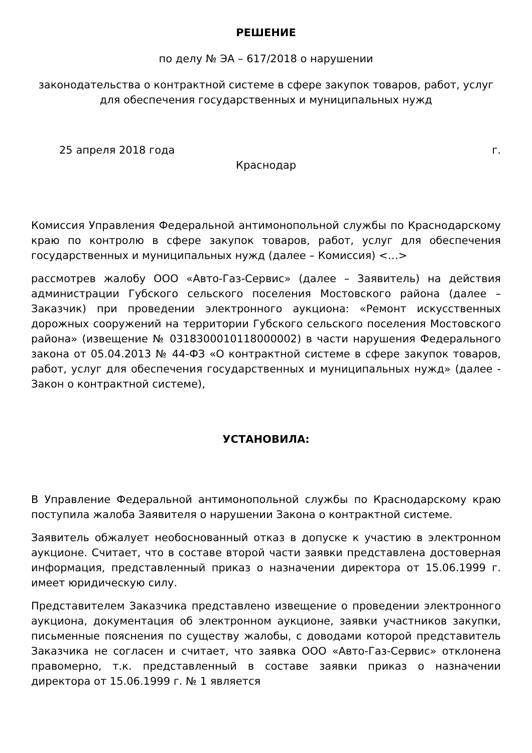РЕШЕНИЕ
по делу № ЭА – 617/2018 о нарушении
законодательства о контрактной системе в сфере закупок товаров, работ, услуг для обеспечения государственных и муниципальных нужд
25 апреля 2018 года г.
Краснодар
Комиссия Управления Федеральной антимонопольной службы по Краснодарскому краю по контролю в сфере закупок товаров, работ, услуг для обеспечения государственных и муниципальных нужд (далее – Комиссия) <…>
рассмотрев жалобу ООО «Авто-Газ-Сервис» (далее – Заявитель) на действия администрации Губского сельского поселения Мостовского района (далее – Заказчик) при проведении электронного аукциона: «Ремонт искусственных дорожных сооружений на территории Губского сельского поселения Мостовского района» (извещение № 0318300010118000002) в части нарушения Федерального закона от 05.04.2013 № 44-ФЗ «О контрактной системе в сфере закупок товаров, работ, услуг для обеспечения государственных и муниципальных нужд» (далее - Закон о контрактной системе),
УСТАНОВИЛА:
В Управление Федеральной антимонопольной службы по Краснодарскому краю поступила жалоба Заявителя о нарушении Закона о контрактной системе.
Заявитель обжалует необоснованный отказ в допуске к участию в электронном аукционе. Считает, что в составе второй части заявки представлена достоверная информация, представленный приказ о назначении директора от 15.06.1999 г. имеет юридическую силу.
Представителем Заказчика представлено извещение о проведении электронного аукциона, документация об электронном аукционе, заявки участников закупки, письменные пояснения по существу жалобы, с доводами которой представитель Заказчика не согласен и считает, что заявка ООО «Авто-Газ-Сервис» отклонена правомерно, т.к. представленный в составе заявки приказ о назначении директора от 15.06.1999 г. № 1 является